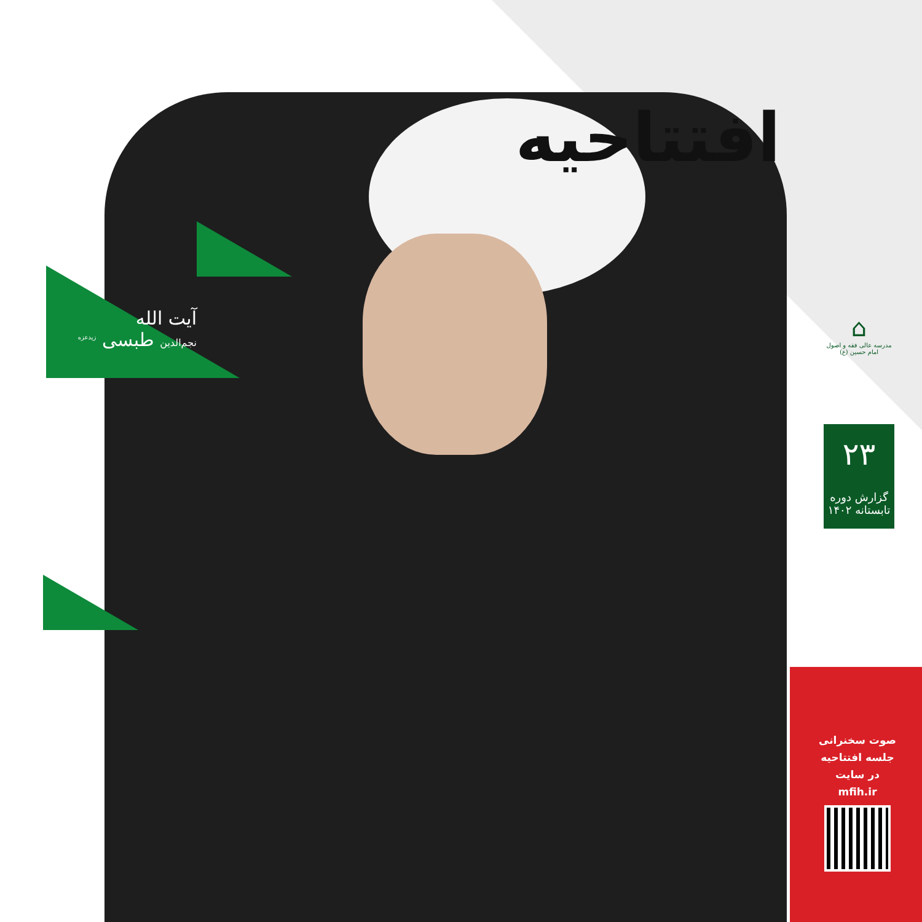افتتاحیه
آیت الله
نجم‌الدین طبسی <sup>زیدعزه</sup>
⌂
مدرسه عالی فقه و اصول
امام حسین (ع)
۲۳
گزارش دوره
تابستانه ۱۴۰۲
صوت سخنرانی
جلسه افتتاحیه
در سایت
mfih.ir